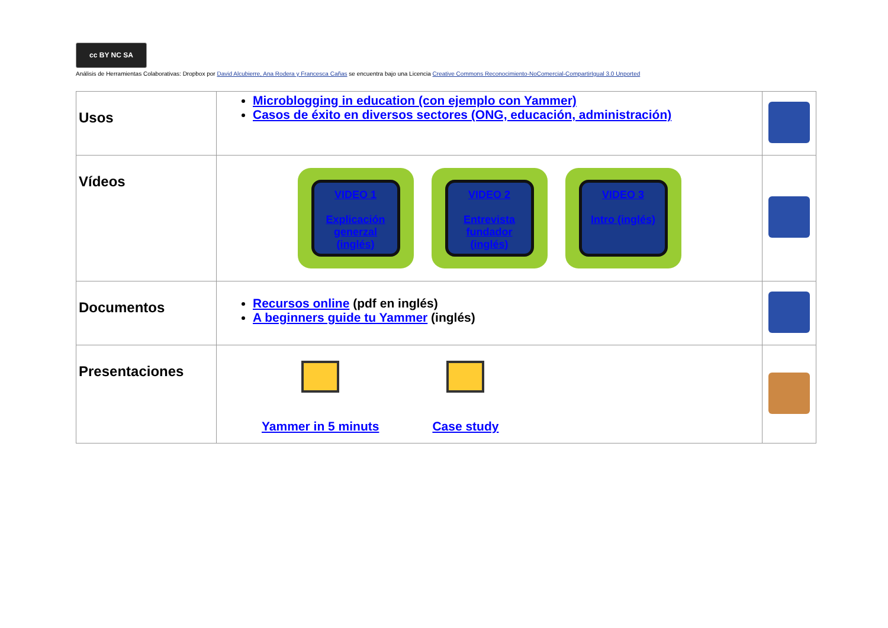cc BY NC SA
Análisis de Herramientas Colaborativas: Dropbox por David Alcubierre, Ana Rodera y Francesca Cañas se encuentra bajo una Licencia Creative Commons Reconocimiento-NoComercial-CompartirIgual 3.0 Unported
| Usos | Microblogging in education (con ejemplo con Yammer) Casos de éxito en diversos sectores (ONG, educación, administración) | |
| Vídeos | VIDEO 1 Explicación generzal (inglés) VIDEO 2 Entrevista fundador (inglés) VIDEO 3 Intro (inglés) | |
| Documentos | Recursos online (pdf en inglés) A beginners guide tu Yammer (inglés) | |
| Presentaciones | Yammer in 5 minuts Case study | |